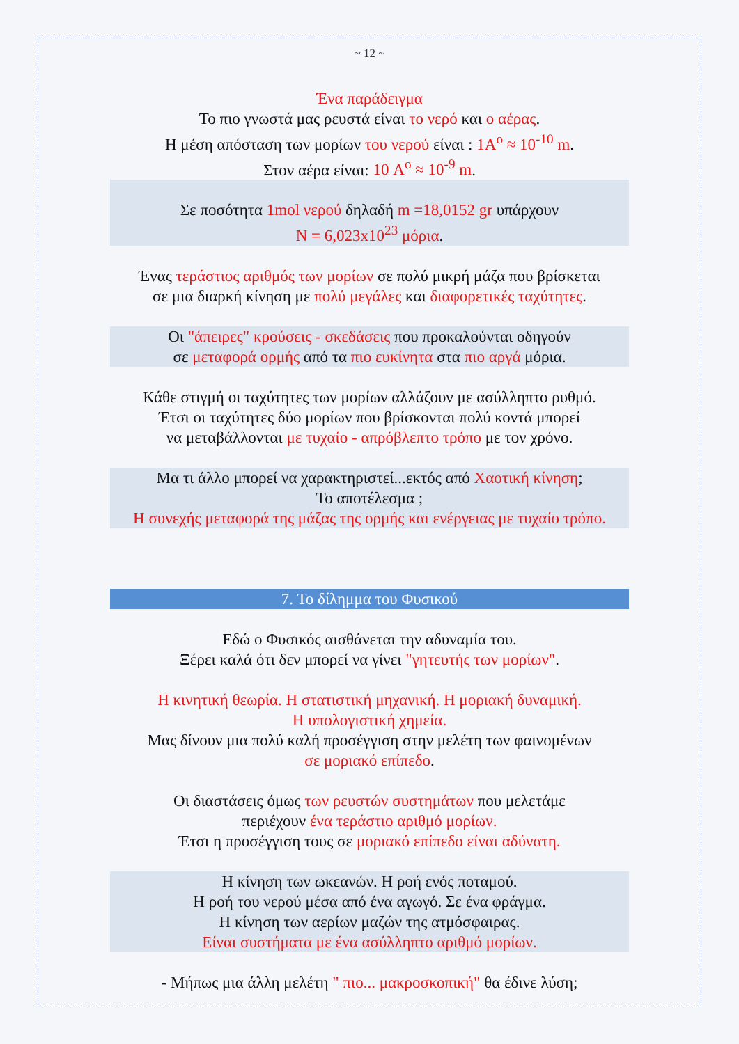~ 12 ~
Ένα παράδειγμα
Το πιο γνωστά μας ρευστά είναι το νερό και ο αέρας.
Η μέση απόσταση των μορίων του νερού είναι : 1A<sup>o</sup> ≈ 10<sup>-10</sup> m.
Στον αέρα είναι: 10 A<sup>o</sup> ≈ 10<sup>-9</sup> m.
Σε ποσότητα 1mol νερού δηλαδή m =18,0152 gr υπάρχουν
N = 6,023x10<sup>23</sup> μόρια.
Ένας τεράστιος αριθμός των μορίων σε πολύ μικρή μάζα που βρίσκεται
σε μια διαρκή κίνηση με πολύ μεγάλες και διαφορετικές ταχύτητες.
Οι "άπειρες" κρούσεις - σκεδάσεις που προκαλούνται οδηγούν
σε μεταφορά ορμής από τα πιο ευκίνητα στα πιο αργά μόρια.
Κάθε στιγμή οι ταχύτητες των μορίων αλλάζουν με ασύλληπτο ρυθμό.
Έτσι οι ταχύτητες δύο μορίων που βρίσκονται πολύ κοντά μπορεί
να μεταβάλλονται με τυχαίο - απρόβλεπτο τρόπο με τον χρόνο.
Μα τι άλλο μπορεί να χαρακτηριστεί...εκτός από Χαοτική κίνηση;
Το αποτέλεσμα ;
Η συνεχής μεταφορά της μάζας της ορμής και ενέργειας με τυχαίο τρόπο.
7. Το δίλημμα του Φυσικού
Εδώ ο Φυσικός αισθάνεται την αδυναμία του.
Ξέρει καλά ότι δεν μπορεί να γίνει "γητευτής των μορίων".
Η κινητική θεωρία. Η στατιστική μηχανική. Η μοριακή δυναμική.
Η υπολογιστική χημεία.
Μας δίνουν μια πολύ καλή προσέγγιση στην μελέτη των φαινομένων
σε μοριακό επίπεδο.
Οι διαστάσεις όμως των ρευστών συστημάτων που μελετάμε
περιέχουν ένα τεράστιο αριθμό μορίων.
Έτσι η προσέγγιση τους σε μοριακό επίπεδο είναι αδύνατη.
Η κίνηση των ωκεανών. Η ροή ενός ποταμού.
Η ροή του νερού μέσα από ένα αγωγό. Σε ένα φράγμα.
Η κίνηση των αερίων μαζών της ατμόσφαιρας.
Είναι συστήματα με ένα ασύλληπτο αριθμό μορίων.
- Μήπως μια άλλη μελέτη " πιο... μακροσκοπική" θα έδινε λύση;